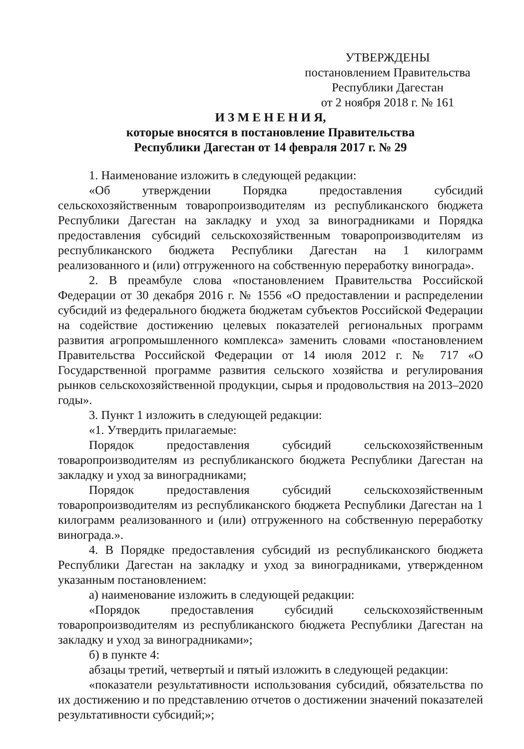УТВЕРЖДЕНЫ
постановлением Правительства
Республики Дагестан
от 2 ноября 2018 г. № 161
И З М Е Н Е Н И Я,
которые вносятся в постановление Правительства
Республики Дагестан от 14 февраля 2017 г. № 29
1. Наименование изложить в следующей редакции:
«Об утверждении Порядка предоставления субсидий сельскохозяйственным товаропроизводителям из республиканского бюджета Республики Дагестан на закладку и уход за виноградниками и Порядка предоставления субсидий сельскохозяйственным товаропроизводителям из республиканского бюджета Республики Дагестан на 1 килограмм реализованного и (или) отгруженного на собственную переработку винограда».
2. В преамбуле слова «постановлением Правительства Российской Федерации от 30 декабря 2016 г. № 1556 «О предоставлении и распределении субсидий из федерального бюджета бюджетам субъектов Российской Федерации на содействие достижению целевых показателей региональных программ развития агропромышленного комплекса» заменить словами «постановлением Правительства Российской Федерации от 14 июля 2012 г. № 717 «О Государственной программе развития сельского хозяйства и регулирования рынков сельскохозяйственной продукции, сырья и продовольствия на 2013–2020 годы».
3. Пункт 1 изложить в следующей редакции:
«1. Утвердить прилагаемые:
Порядок предоставления субсидий сельскохозяйственным товаропроизводителям из республиканского бюджета Республики Дагестан на закладку и уход за виноградниками;
Порядок предоставления субсидий сельскохозяйственным товаропроизводителям из республиканского бюджета Республики Дагестан на 1 килограмм реализованного и (или) отгруженного на собственную переработку винограда.».
4. В Порядке предоставления субсидий из республиканского бюджета Республики Дагестан на закладку и уход за виноградниками, утвержденном указанным постановлением:
а) наименование изложить в следующей редакции:
«Порядок предоставления субсидий сельскохозяйственным товаропроизводителям из республиканского бюджета Республики Дагестан на закладку и уход за виноградниками»;
б) в пункте 4:
абзацы третий, четвертый и пятый изложить в следующей редакции:
«показатели результативности использования субсидий, обязательства по их достижению и по представлению отчетов о достижении значений показателей результативности субсидий;»;